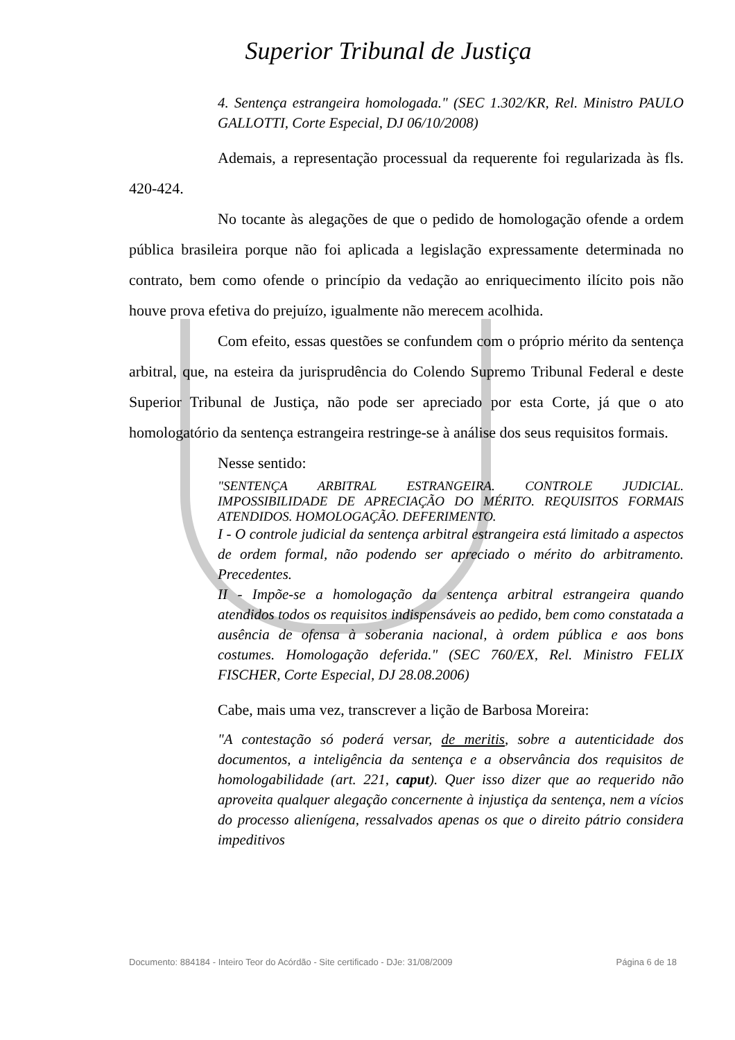Superior Tribunal de Justiça
4. Sentença estrangeira homologada." (SEC 1.302/KR, Rel. Ministro PAULO GALLOTTI, Corte Especial, DJ 06/10/2008)
Ademais, a representação processual da requerente foi regularizada às fls. 420-424.
No tocante às alegações de que o pedido de homologação ofende a ordem pública brasileira porque não foi aplicada a legislação expressamente determinada no contrato, bem como ofende o princípio da vedação ao enriquecimento ilícito pois não houve prova efetiva do prejuízo, igualmente não merecem acolhida.
Com efeito, essas questões se confundem com o próprio mérito da sentença arbitral, que, na esteira da jurisprudência do Colendo Supremo Tribunal Federal e deste Superior Tribunal de Justiça, não pode ser apreciado por esta Corte, já que o ato homologatório da sentença estrangeira restringe-se à análise dos seus requisitos formais.
Nesse sentido:
"SENTENÇA ARBITRAL ESTRANGEIRA. CONTROLE JUDICIAL. IMPOSSIBILIDADE DE APRECIAÇÃO DO MÉRITO. REQUISITOS FORMAIS ATENDIDOS. HOMOLOGAÇÃO. DEFERIMENTO.
I - O controle judicial da sentença arbitral estrangeira está limitado a aspectos de ordem formal, não podendo ser apreciado o mérito do arbitramento. Precedentes.
II - Impõe-se a homologação da sentença arbitral estrangeira quando atendidos todos os requisitos indispensáveis ao pedido, bem como constatada a ausência de ofensa à soberania nacional, à ordem pública e aos bons costumes. Homologação deferida." (SEC 760/EX, Rel. Ministro FELIX FISCHER, Corte Especial, DJ 28.08.2006)
Cabe, mais uma vez, transcrever a lição de Barbosa Moreira:
"A contestação só poderá versar, de meritis, sobre a autenticidade dos documentos, a inteligência da sentença e a observância dos requisitos de homologabilidade (art. 221, caput). Quer isso dizer que ao requerido não aproveita qualquer alegação concernente à injustiça da sentença, nem a vícios do processo alienígena, ressalvados apenas os que o direito pátrio considera impeditivos
Documento: 884184 - Inteiro Teor do Acórdão - Site certificado - DJe: 31/08/2009 Página 6 de 18